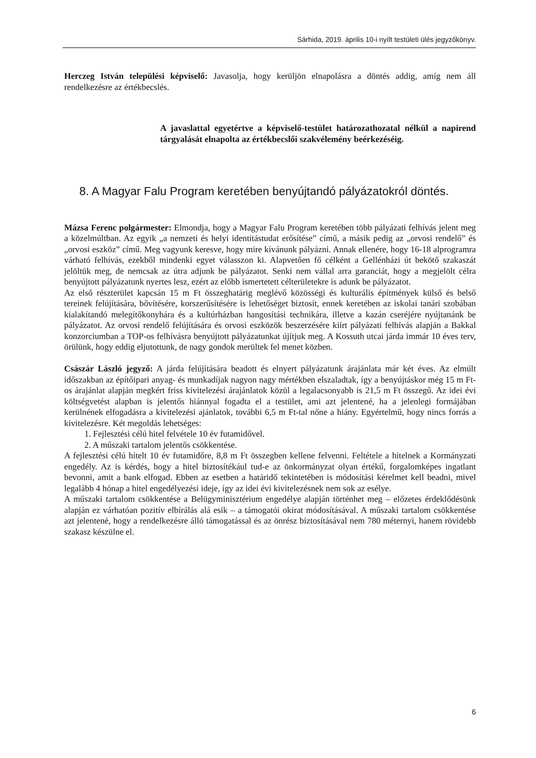Sárhida, 2019. április 10-i nyílt testületi ülés jegyzőkönyv.
Herczeg István települési képviselő: Javasolja, hogy kerüljön elnapolásra a döntés addig, amíg nem áll rendelkezésre az értékbecslés.
A javaslattal egyetértve a képviselő-testület határozathozatal nélkül a napirend tárgyalását elnapolta az értékbecslői szakvélemény beérkezéséig.
8. A Magyar Falu Program keretében benyújtandó pályázatokról döntés.
Mázsa Ferenc polgármester: Elmondja, hogy a Magyar Falu Program keretében több pályázati felhívás jelent meg a közelmúltban. Az egyik „a nemzeti és helyi identitástudat erősítése” című, a másik pedig az „orvosi rendelő” és „orvosi eszköz” című. Meg vagyunk keresve, hogy mire kívánunk pályázni. Annak ellenére, hogy 16-18 alprogramra várható felhívás, ezekből mindenki egyet válasszon ki. Alapvetően fő célként a Gellénházi út bekötő szakaszát jelöltük meg, de nemcsak az útra adjunk be pályázatot. Senki nem vállal arra garanciát, hogy a megjelölt célra benyújtott pályázatunk nyertes lesz, ezért az előbb ismertetett célterületekre is adunk be pályázatot.
Az első részterület kapcsán 15 m Ft összeghatárig meglévő közösségi és kulturális építmények külső és belső tereinek felújítására, bővítésére, korszerűsítésére is lehetőséget biztosít, ennek keretében az iskolai tanári szobában kialakítandó melegítőkonyhára és a kultúrházban hangosítási technikára, illetve a kazán cseréjére nyújtanánk be pályázatot. Az orvosi rendelő felújítására és orvosi eszközök beszerzésére kiírt pályázati felhívás alapján a Bakkal konzorciumban a TOP-os felhívásra benyújtott pályázatunkat újítjuk meg. A Kossuth utcai járda immár 10 éves terv, örülünk, hogy eddig eljutottunk, de nagy gondok merültek fel menet közben.
Császár László jegyző: A járda felújítására beadott és elnyert pályázatunk árajánlata már két éves. Az elmúlt időszakban az építőipari anyag- és munkadíjak nagyon nagy mértékben elszaladtak, így a benyújtáskor még 15 m Ft-os árajánlat alapján megkért friss kivitelezési árajánlatok közül a legalacsonyabb is 21,5 m Ft összegű. Az idei évi költségvetést alapban is jelentős hiánnyal fogadta el a testület, ami azt jelentené, ha a jelenlegi formájában kerülnének elfogadásra a kivitelezési ajánlatok, további 6,5 m Ft-tal nőne a hiány. Egyértelmű, hogy nincs forrás a kivitelezésre. Két megoldás lehetséges:
1. Fejlesztési célú hitel felvétele 10 év futamidővel.
2. A műszaki tartalom jelentős csökkentése.
A fejlesztési célú hitelt 10 év futamidőre, 8,8 m Ft összegben kellene felvenni. Feltétele a hitelnek a Kormányzati engedély. Az is kérdés, hogy a hitel biztosítékául tud-e az önkormányzat olyan értékű, forgalomképes ingatlant bevonni, amit a bank elfogad. Ebben az esetben a határidő tekintetében is módosítási kérelmet kell beadni, mivel legalább 4 hónap a hitel engedélyezési ideje, így az idei évi kivitelezésnek nem sok az esélye.
A műszaki tartalom csökkentése a Belügyminisztérium engedélye alapján történhet meg – előzetes érdeklődésünk alapján ez várhatóan pozitív elbírálás alá esik – a támogatói okirat módosításával. A műszaki tartalom csökkentése azt jelentené, hogy a rendelkezésre álló támogatással és az önrész biztosításával nem 780 méternyi, hanem rövidebb szakasz készülne el.
6